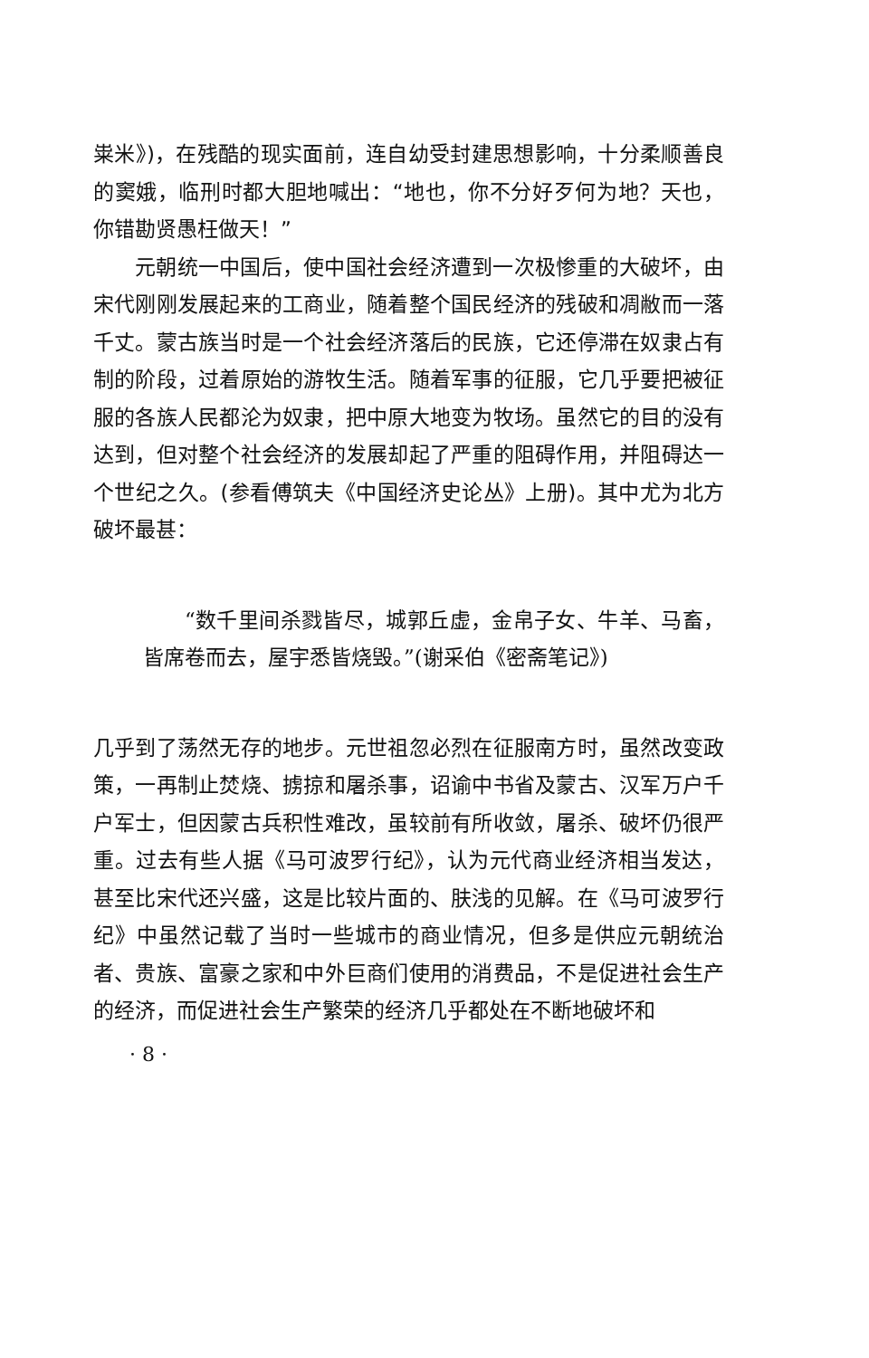粜米》)，在残酷的现实面前，连自幼受封建思想影响，十分柔顺善良的窦娥，临刑时都大胆地喊出：“地也，你不分好歹何为地？天也，你错勘贤愚枉做天！”
元朝统一中国后，使中国社会经济遭到一次极惨重的大破坏，由宋代刚刚发展起来的工商业，随着整个国民经济的残破和凋敝而一落千丈。蒙古族当时是一个社会经济落后的民族，它还停滞在奴隶占有制的阶段，过着原始的游牧生活。随着军事的征服，它几乎要把被征服的各族人民都沦为奴隶，把中原大地变为牧场。虽然它的目的没有达到，但对整个社会经济的发展却起了严重的阻碍作用，并阻碍达一个世纪之久。(参看傅筑夫《中国经济史论丛》上册)。其中尤为北方破坏最甚：
“数千里间杀戮皆尽，城郭丘虚，金帛子女、牛羊、马畜，皆席卷而去，屋宇悉皆烧毁。”(谢采伯《密斋笔记》)
几乎到了荡然无存的地步。元世祖忽必烈在征服南方时，虽然改变政策，一再制止焚烧、掳掠和屠杀事，诏谕中书省及蒙古、汉军万户千户军士，但因蒙古兵积性难改，虽较前有所收敛，屠杀、破坏仍很严重。过去有些人据《马可波罗行纪》，认为元代商业经济相当发达，甚至比宋代还兴盛，这是比较片面的、肤浅的见解。在《马可波罗行纪》中虽然记载了当时一些城市的商业情况，但多是供应元朝统治者、贵族、富豪之家和中外巨商们使用的消费品，不是促进社会生产的经济，而促进社会生产繁荣的经济几乎都处在不断地破坏和
· 8 ·